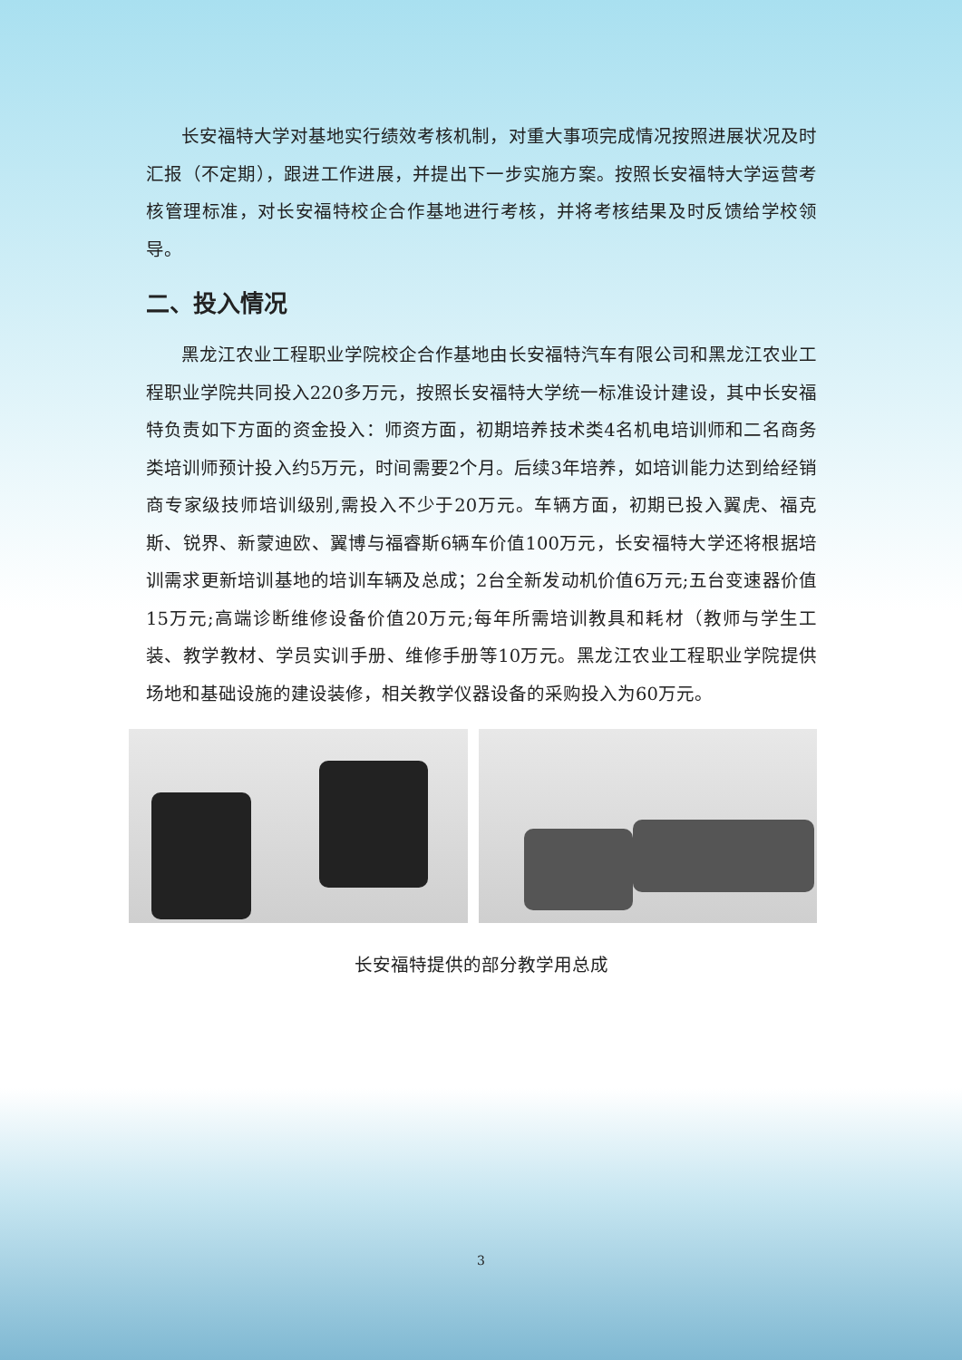长安福特大学对基地实行绩效考核机制，对重大事项完成情况按照进展状况及时汇报（不定期），跟进工作进展，并提出下一步实施方案。按照长安福特大学运营考核管理标准，对长安福特校企合作基地进行考核，并将考核结果及时反馈给学校领导。
二、投入情况
黑龙江农业工程职业学院校企合作基地由长安福特汽车有限公司和黑龙江农业工程职业学院共同投入220多万元，按照长安福特大学统一标准设计建设，其中长安福特负责如下方面的资金投入：师资方面，初期培养技术类4名机电培训师和二名商务类培训师预计投入约5万元，时间需要2个月。后续3年培养，如培训能力达到给经销商专家级技师培训级别,需投入不少于20万元。车辆方面，初期已投入翼虎、福克斯、锐界、新蒙迪欧、翼博与福睿斯6辆车价值100万元，长安福特大学还将根据培训需求更新培训基地的培训车辆及总成；2台全新发动机价值6万元;五台变速器价值15万元;高端诊断维修设备价值20万元;每年所需培训教具和耗材（教师与学生工装、教学教材、学员实训手册、维修手册等10万元。黑龙江农业工程职业学院提供场地和基础设施的建设装修，相关教学仪器设备的采购投入为60万元。
长安福特提供的部分教学用总成
3